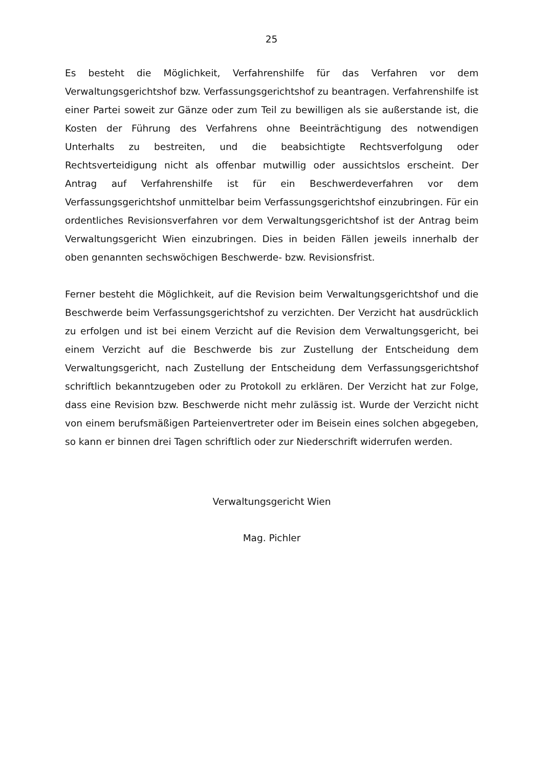25
Es besteht die Möglichkeit, Verfahrenshilfe für das Verfahren vor dem Verwaltungsgerichtshof bzw. Verfassungsgerichtshof zu beantragen. Verfahrenshilfe ist einer Partei soweit zur Gänze oder zum Teil zu bewilligen als sie außerstande ist, die Kosten der Führung des Verfahrens ohne Beeinträchtigung des notwendigen Unterhalts zu bestreiten, und die beabsichtigte Rechtsverfolgung oder Rechtsverteidigung nicht als offenbar mutwillig oder aussichtslos erscheint. Der Antrag auf Verfahrenshilfe ist für ein Beschwerdeverfahren vor dem Verfassungsgerichtshof unmittelbar beim Verfassungsgerichtshof einzubringen. Für ein ordentliches Revisionsverfahren vor dem Verwaltungsgerichtshof ist der Antrag beim Verwaltungsgericht Wien einzubringen. Dies in beiden Fällen jeweils innerhalb der oben genannten sechswöchigen Beschwerde- bzw. Revisionsfrist.
Ferner besteht die Möglichkeit, auf die Revision beim Verwaltungsgerichtshof und die Beschwerde beim Verfassungsgerichtshof zu verzichten. Der Verzicht hat ausdrücklich zu erfolgen und ist bei einem Verzicht auf die Revision dem Verwaltungsgericht, bei einem Verzicht auf die Beschwerde bis zur Zustellung der Entscheidung dem Verwaltungsgericht, nach Zustellung der Entscheidung dem Verfassungsgerichtshof schriftlich bekanntzugeben oder zu Protokoll zu erklären. Der Verzicht hat zur Folge, dass eine Revision bzw. Beschwerde nicht mehr zulässig ist. Wurde der Verzicht nicht von einem berufsmäßigen Parteienvertreter oder im Beisein eines solchen abgegeben, so kann er binnen drei Tagen schriftlich oder zur Niederschrift widerrufen werden.
Verwaltungsgericht Wien
Mag. Pichler